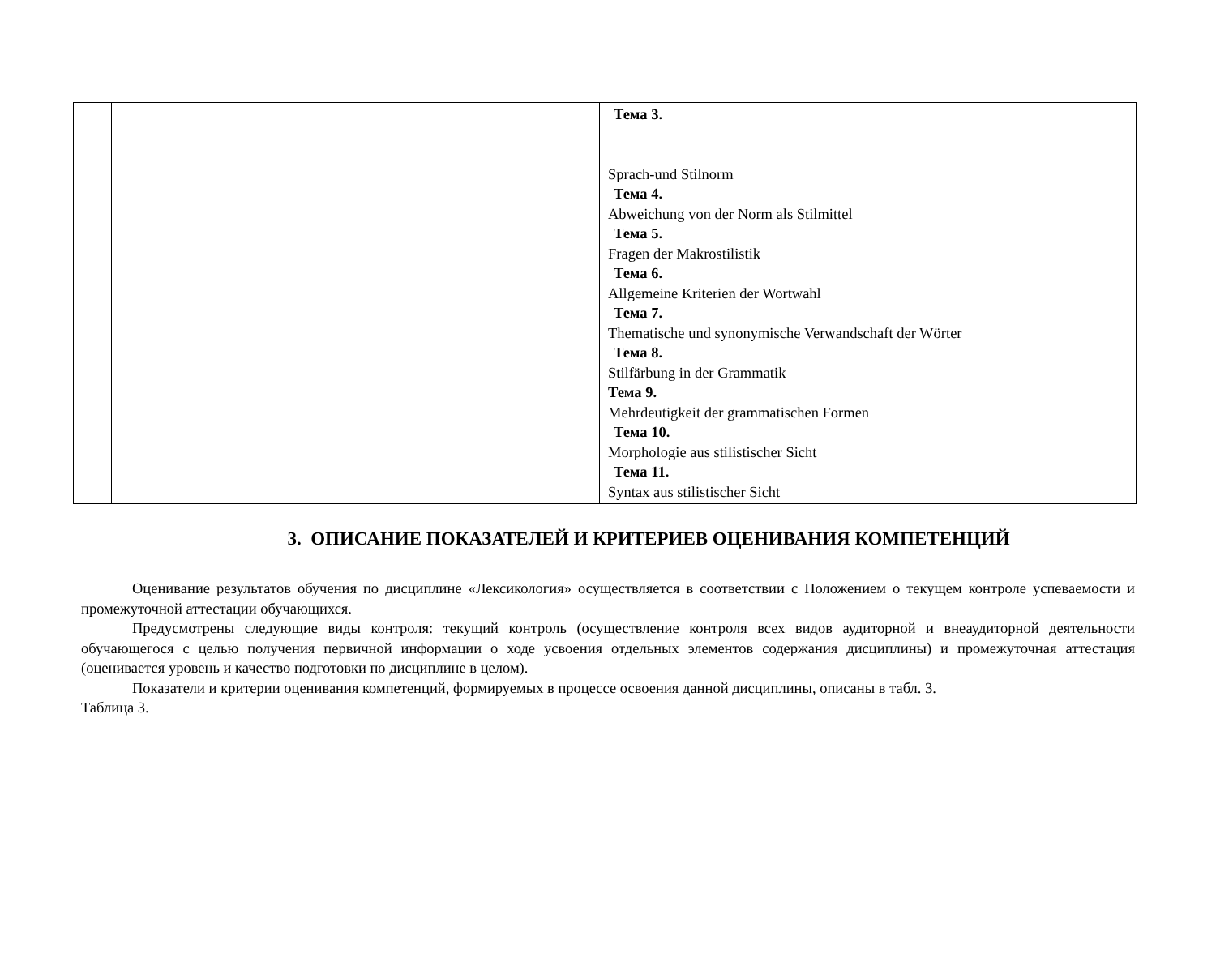| | | | Тема 3. Sprach-und Stilnorm Тема 4. Abweichung von der Norm als Stilmittel Тема 5. Fragen der Makrostilistik Тема 6. Allgemeine Kriterien der Wortwahl Тема 7. Thematische und synonymische Verwandschaft der Wörter Тема 8. Stilfärbung in der Grammatik Тема 9. Mehrdeutigkeit der grammatischen Formen Тема 10. Morphologie aus stilistischer Sicht Тема 11. Syntax aus stilistischer Sicht |
3. ОПИСАНИЕ ПОКАЗАТЕЛЕЙ И КРИТЕРИЕВ ОЦЕНИВАНИЯ КОМПЕТЕНЦИЙ
Оценивание результатов обучения по дисциплине «Лексикология» осуществляется в соответствии с Положением о текущем контроле успеваемости и промежуточной аттестации обучающихся.
Предусмотрены следующие виды контроля: текущий контроль (осуществление контроля всех видов аудиторной и внеаудиторной деятельности обучающегося с целью получения первичной информации о ходе усвоения отдельных элементов содержания дисциплины) и промежуточная аттестация (оценивается уровень и качество подготовки по дисциплине в целом).
Показатели и критерии оценивания компетенций, формируемых в процессе освоения данной дисциплины, описаны в табл. 3.
Таблица 3.